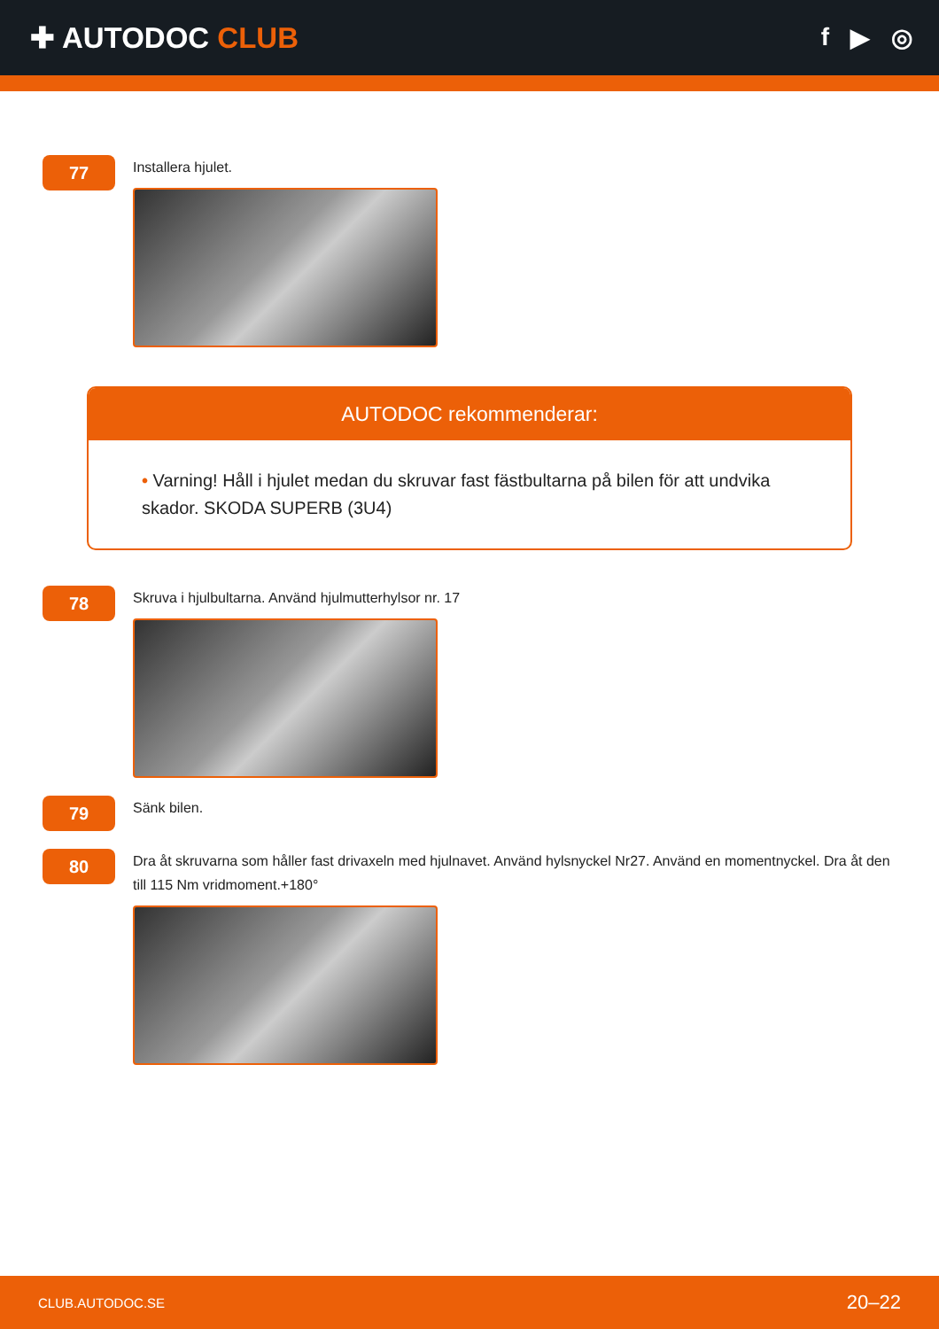✚ AUTODOC CLUB
f ▶ ◎
77
Installera hjulet.
AUTODOC rekommenderar:
• Varning! Håll i hjulet medan du skruvar fast fästbultarna på bilen för att undvika skador. SKODA SUPERB (3U4)
78
Skruva i hjulbultarna. Använd hjulmutterhylsor nr. 17
79
Sänk bilen.
80
Dra åt skruvarna som håller fast drivaxeln med hjulnavet. Använd hylsnyckel Nr27. Använd en momentnyckel. Dra åt den till 115 Nm vridmoment.+180°
CLUB.AUTODOC.SE 20–22